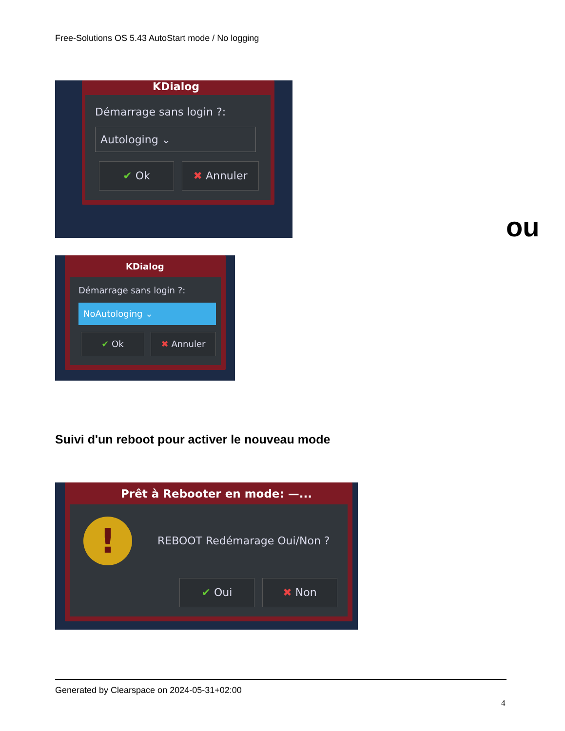Free-Solutions OS 5.43 AutoStart mode / No logging
KDialog
Démarrage sans login ?:
Autologing ⌄
✔ Ok ✖ Annuler
ou
KDialog
Démarrage sans login ?:
NoAutologing ⌄
✔ Ok ✖ Annuler
Suivi d'un reboot pour activer le nouveau mode
Prêt à Rebooter en mode: —...
! REBOOT Redémarage Oui/Non ?
✔ Oui ✖ Non
Generated by Clearspace on 2024-05-31+02:00
4